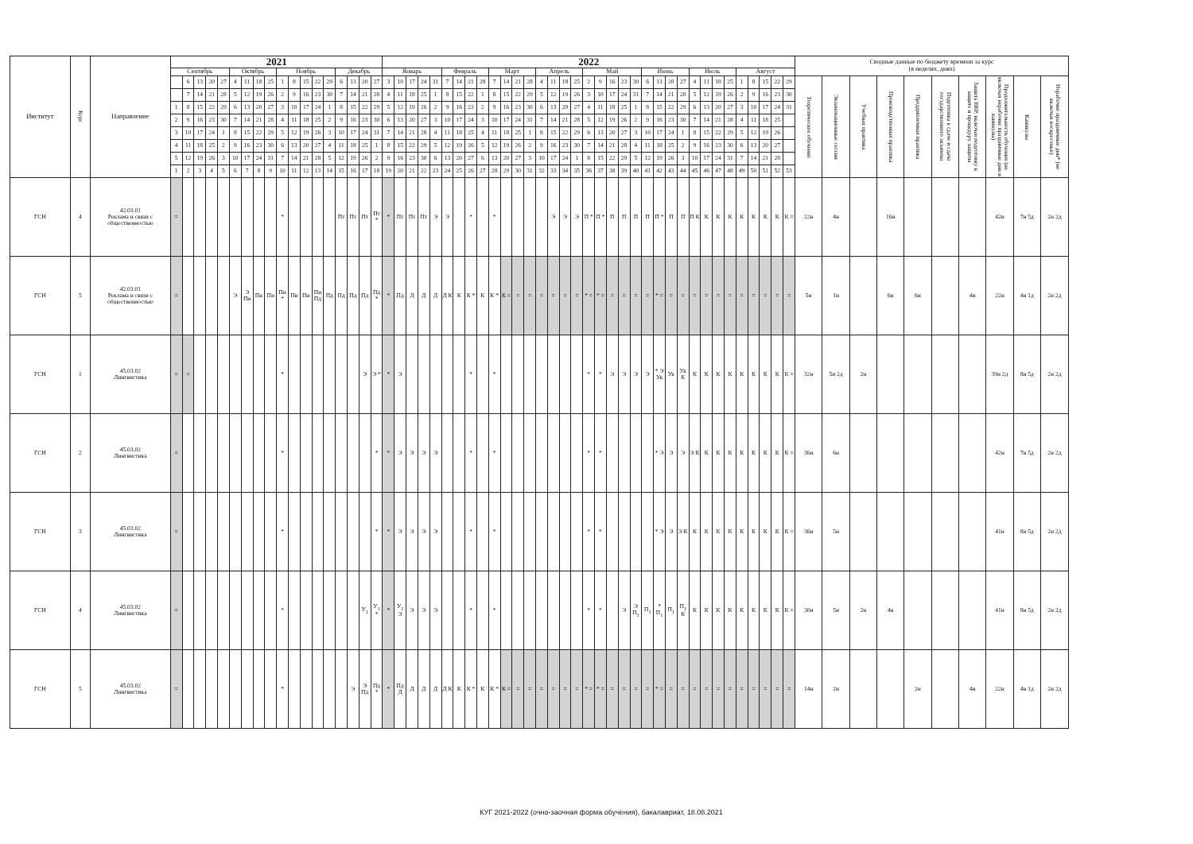| Институт | Курс | Направление | 2021 | | | | | | | | | | | | | | | | | | 2022 | | | | | | | | | | | | | | | | | | | | | | | | | | | | | | | | | | | Сводные данные по бюджету времени за курс (в неделях, днях) | | | | | | | | | |
| --- | --- | --- | --- | --- | --- | --- | --- | --- | --- | --- | --- | --- | --- | --- | --- | --- | --- | --- | --- | --- | --- | --- | --- | --- | --- | --- | --- | --- | --- | --- | --- | --- | --- | --- | --- | --- | --- | --- | --- | --- | --- | --- | --- | --- | --- | --- | --- | --- | --- | --- | --- | --- | --- | --- | --- | --- | --- | --- | --- | --- | --- | --- | --- | --- | --- |
| | | | Сентябрь | | | | | Октябрь | | | | Ноябрь | | | | | Декабрь | | | | Январь | | | | | Февраль | | | | Март | | | | Апрель | | | | Май | | | | | Июнь | | | | Июль | | | | Август | | | | | | | | | | | | | | |
| | | | | 6 | 13 | 20 | 27 | 4 | 11 | 18 | 25 | 1 | 8 | 15 | 22 | 29 | 6 | 13 | 20 | 27 | 3 | 10 | 17 | 24 | 31 | 7 | 14 | 21 | 28 | 7 | 14 | 21 | 28 | 4 | 11 | 18 | 25 | 2 | 9 | 16 | 23 | 30 | 6 | 13 | 20 | 27 | 4 | 11 | 18 | 25 | 1 | 8 | 15 | 22 | 29 | Теоретическое обучение | Экзаменационные сессии | Учебная практика | Производственная практика | Преддипломная практика | Подготовка к сдаче и сдача государственного экзамена | Защита ВКР, включая подготовку к защите и процедуру защиты | Продолжительность обучения (не включая нерабочие праздничные дни и каникулы) | Каникулы | Нерабочие праздничные дни* (не включая воскресенья) |
| | | | | 7 | 14 | 21 | 28 | 5 | 12 | 19 | 26 | 2 | 9 | 16 | 23 | 30 | 7 | 14 | 21 | 28 | 4 | 11 | 18 | 25 | 1 | 8 | 15 | 22 | 1 | 8 | 15 | 22 | 29 | 5 | 12 | 19 | 26 | 3 | 10 | 17 | 24 | 31 | 7 | 14 | 21 | 28 | 5 | 12 | 19 | 26 | 2 | 9 | 16 | 23 | 30 | | | | | | | | | | |
| | | | 1 | 8 | 15 | 22 | 29 | 6 | 13 | 20 | 27 | 3 | 10 | 17 | 24 | 1 | 8 | 15 | 22 | 29 | 5 | 12 | 19 | 26 | 2 | 9 | 16 | 23 | 2 | 9 | 16 | 23 | 30 | 6 | 13 | 20 | 27 | 4 | 11 | 18 | 25 | 1 | 8 | 15 | 22 | 29 | 6 | 13 | 20 | 27 | 3 | 10 | 17 | 24 | 31 | | | | | | | | | | |
| | | | 2 | 9 | 16 | 23 | 30 | 7 | 14 | 21 | 28 | 4 | 11 | 18 | 25 | 2 | 9 | 16 | 23 | 30 | 6 | 13 | 20 | 27 | 3 | 10 | 17 | 24 | 3 | 10 | 17 | 24 | 31 | 7 | 14 | 21 | 28 | 5 | 12 | 19 | 26 | 2 | 9 | 16 | 23 | 30 | 7 | 14 | 21 | 28 | 4 | 11 | 18 | 25 | | | | | | | | | | | |
| | | | 3 | 10 | 17 | 24 | 1 | 8 | 15 | 22 | 29 | 5 | 12 | 19 | 26 | 3 | 10 | 17 | 24 | 31 | 7 | 14 | 21 | 28 | 4 | 11 | 18 | 25 | 4 | 11 | 18 | 25 | 1 | 8 | 15 | 22 | 29 | 6 | 13 | 20 | 27 | 3 | 10 | 17 | 24 | 1 | 8 | 15 | 22 | 29 | 5 | 12 | 19 | 26 | | | | | | | | | | | |
| | | | 4 | 11 | 18 | 25 | 2 | 9 | 16 | 23 | 30 | 6 | 13 | 20 | 27 | 4 | 11 | 18 | 25 | 1 | 8 | 15 | 22 | 29 | 5 | 12 | 19 | 26 | 5 | 12 | 19 | 26 | 2 | 9 | 16 | 23 | 30 | 7 | 14 | 21 | 28 | 4 | 11 | 18 | 25 | 2 | 9 | 16 | 23 | 30 | 6 | 13 | 20 | 27 | | | | | | | | | | | |
| | | | 5 | 12 | 19 | 26 | 3 | 10 | 17 | 24 | 31 | 7 | 14 | 21 | 28 | 5 | 12 | 19 | 26 | 2 | 9 | 16 | 23 | 30 | 6 | 13 | 20 | 27 | 6 | 13 | 20 | 27 | 3 | 10 | 17 | 24 | 1 | 8 | 15 | 22 | 29 | 5 | 12 | 19 | 26 | 3 | 10 | 17 | 24 | 31 | 7 | 14 | 21 | 28 | | | | | | | | | | | |
| | | | 1 | 2 | 3 | 4 | 5 | 6 | 7 | 8 | 9 | 10 | 11 | 12 | 13 | 14 | 15 | 16 | 17 | 18 | 19 | 20 | 21 | 22 | 23 | 24 | 25 | 26 | 27 | 28 | 29 | 30 | 31 | 32 | 33 | 34 | 35 | 36 | 37 | 38 | 39 | 40 | 41 | 42 | 43 | 44 | 45 | 46 | 47 | 48 | 49 | 50 | 51 | 52 | 53 | | | | | | | | | | |
| ГСН | 4 | 42.03.01 Реклама и связи с общественностью | = | | | | | | | | | * | | | | | Пт | Пт | Пт | Пт * | * | Пт | Пт | Пт | Э | Э | | * | | * | | | | | Э | Э | Э | П * | П * | П | П | П | П | П * | П | П | П К | К | К | К | К | К | К | К | К = | 22н | 4н | | 16н | | | | 42н | 7н 5д | 2н 2д |
| ГСН | 5 | 42.03.01 Реклама и связи с общественностью | = | | | | | Э | Э Пн | Пн | Пн | Пн * | Пн | Пн | Пн Пд | Пд | Пд | Пд | Пд | Пд * | * | Пд | Д | Д | Д | Д К | К | К * | К | К * | К = | = | = | = | = | = | = | * = | * = | = | = | = | = | * = | = | = | = | = | = | = | = | = | = | = | = | 5н | 1н | | 6н | 6н | | 4н | 22н | 4н 1д | 2н 2д |
| ГСН | 1 | 45.03.02 Лингвистика | = | = | | | | | | | | * | | | | | | | Э | Э * | * | Э | | | | | | * | | * | | | | | | | | * | * | Э | Э | Э | Э | * Э Ук | Ук | Ук К | К | К | К | К | К | К | К | К | К = | 32н | 5н 2д | 2н | | | | | 39н 2д | 8н 5д | 2н 2д |
| ГСН | 2 | 45.03.02 Лингвистика | = | | | | | | | | | * | | | | | | | | * | * | Э | Э | Э | Э | | | * | | * | | | | | | | | * | * | | | | | * Э | Э | Э | Э К | К | К | К | К | К | К | К | К = | 36н | 6н | | | | | | 42н | 7н 5д | 2н 2д |
| ГСН | 3 | 45.03.02 Лингвистика | = | | | | | | | | | * | | | | | | | | * | * | Э | Э | Э | Э | | | * | | * | | | | | | | | * | * | | | | | * Э | Э | Э К | К | К | К | К | К | К | К | К | К = | 36н | 5н | | | | | | 41н | 8н 5д | 2н 2д |
| ГСН | 4 | 45.03.02 Лингвистика | = | | | | | | | | | * | | | | | | | У<sub>1</sub> | У<sub>1</sub> * | * | У<sub>1</sub> Э | Э | Э | Э | | | * | | * | | | | | | | | * | * | | Э | Э П<sub>1</sub> | П<sub>1</sub> | * П<sub>1</sub> | П<sub>1</sub> | П<sub>1</sub> К | К | К | К | К | К | К | К | К | К = | 30н | 5н | 2н | 4н | | | | 41н | 8н 5д | 2н 2д |
| ГСН | 5 | 45.03.02 Лингвистика | = | | | | | | | | | * | | | | | | Э | Э Пд | Пд * | * | Пд Д | Д | Д | Д | Д К | К | К * | К | К * | К = | = | = | = | = | = | = | * = | * = | = | = | = | = | * = | = | = | = | = | = | = | = | = | = | = | = | 14н | 2н | | | 2н | | 4н | 22н | 4н 1д | 2н 2д |
КУГ 2021-2022 (очно-заочная форма обучения), бакалавриат, 18.08.2021